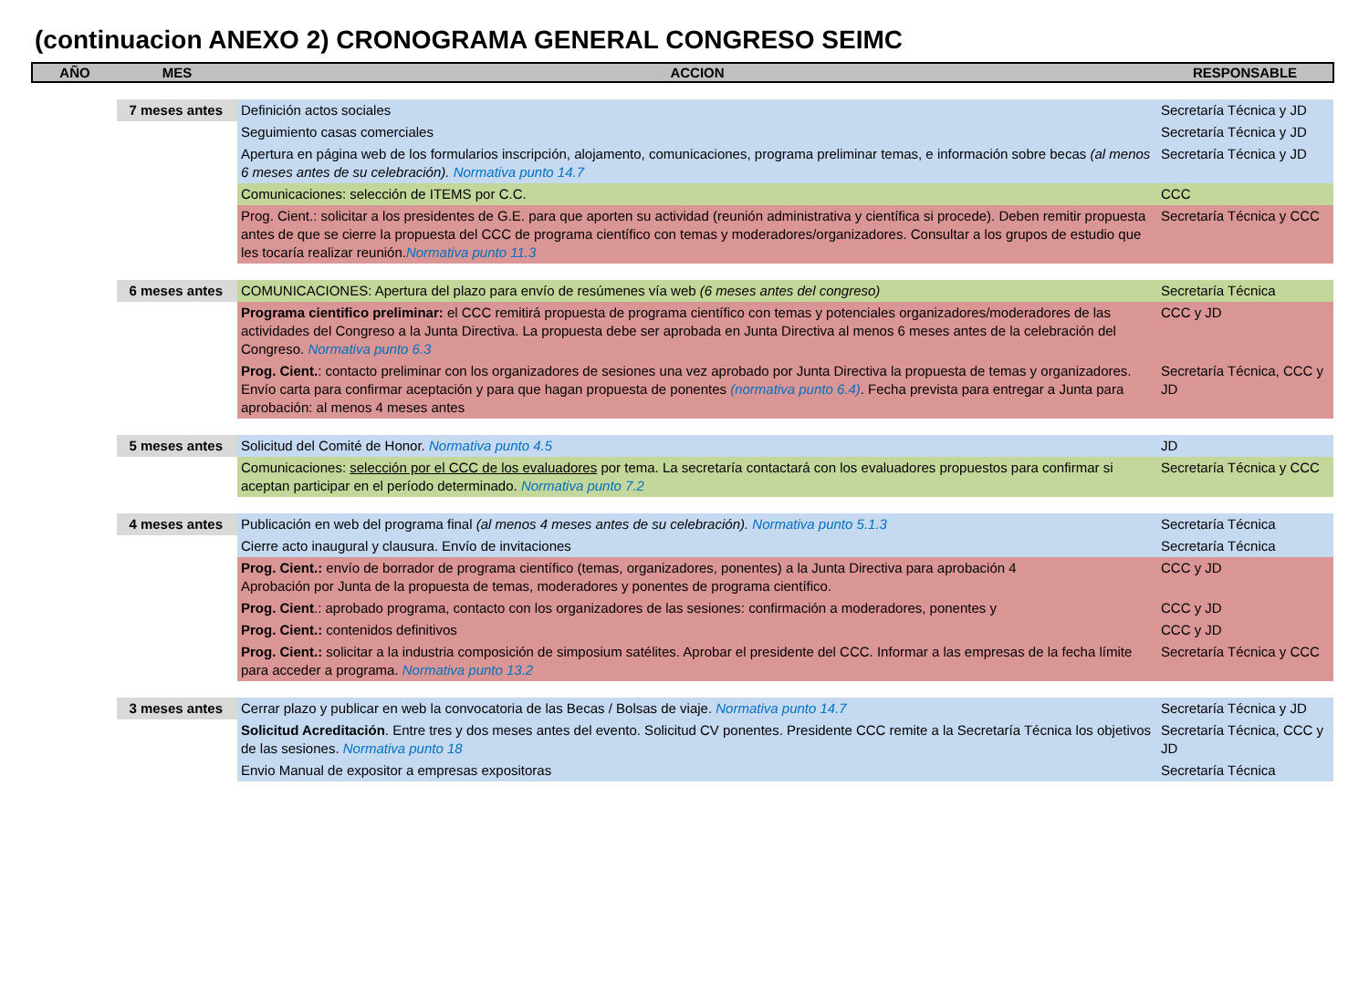(continuacion ANEXO 2) CRONOGRAMA GENERAL CONGRESO SEIMC
| AÑO | MES | ACCION | RESPONSABLE |
| --- | --- | --- | --- |
| | 7 meses antes | Definición actos sociales | Secretaría Técnica y JD |
| | | Seguimiento casas comerciales | Secretaría Técnica y JD |
| | | Apertura en página web de los formularios inscripción, alojamento, comunicaciones, programa preliminar temas, e información sobre becas (al menos 6 meses antes de su celebración). Normativa punto 14.7 | Secretaría Técnica y JD |
| | | Comunicaciones: selección de ITEMS por C.C. | CCC |
| | | Prog. Cient.: solicitar a los presidentes de G.E. para que aporten su actividad (reunión administrativa y científica si procede). Deben remitir propuesta antes de que se cierre la propuesta del CCC de programa científico con temas y moderadores/organizadores. Consultar a los grupos de estudio que les tocaría realizar reunión. Normativa punto 11.3 | Secretaría Técnica y CCC |
| | 6 meses antes | COMUNICACIONES: Apertura del plazo para envío de resúmenes vía web (6 meses antes del congreso) | Secretaría Técnica |
| | | Programa cientifico preliminar: el CCC remitirá propuesta de programa científico con temas y potenciales organizadores/moderadores de las actividades del Congreso a la Junta Directiva. La propuesta debe ser aprobada en Junta Directiva al menos 6 meses antes de la celebración del Congreso. Normativa punto 6.3 | CCC y JD |
| | | Prog. Cient. : contacto preliminar con los organizadores de sesiones una vez aprobado por Junta Directiva la propuesta de temas y organizadores. Envío carta para confirmar aceptación y para que hagan propuesta de ponentes (normativa punto 6.4) . Fecha prevista para entregar a Junta para aprobación: al menos 4 meses antes | Secretaría Técnica, CCC y JD |
| | 5 meses antes | Solicitud del Comité de Honor. Normativa punto 4.5 | JD |
| | | Comunicaciones: selección por el CCC de los evaluadores por tema. La secretaría contactará con los evaluadores propuestos para confirmar si aceptan participar en el período determinado. Normativa punto 7.2 | Secretaría Técnica y CCC |
| | 4 meses antes | Publicación en web del programa final (al menos 4 meses antes de su celebración). Normativa punto 5.1.3 | Secretaría Técnica |
| | | Cierre acto inaugural y clausura. Envío de invitaciones | Secretaría Técnica |
| | | Prog. Cient.: envío de borrador de programa científico (temas, organizadores, ponentes) a la Junta Directiva para aprobación 4 Aprobación por Junta de la propuesta de temas, moderadores y ponentes de programa científico. | CCC y JD |
| | | Prog. Cient .: aprobado programa, contacto con los organizadores de las sesiones: confirmación a moderadores, ponentes y | CCC y JD |
| | | Prog. Cient.: contenidos definitivos | CCC y JD |
| | | Prog. Cient.: solicitar a la industria composición de simposium satélites. Aprobar el presidente del CCC. Informar a las empresas de la fecha límite para acceder a programa. Normativa punto 13.2 | Secretaría Técnica y CCC |
| | 3 meses antes | Cerrar plazo y publicar en web la convocatoria de las Becas / Bolsas de viaje. Normativa punto 14.7 | Secretaría Técnica y JD |
| | | Solicitud Acreditación . Entre tres y dos meses antes del evento. Solicitud CV ponentes. Presidente CCC remite a la Secretaría Técnica los objetivos de las sesiones. Normativa punto 18 | Secretaría Técnica, CCC y JD |
| | | Envio Manual de expositor a empresas expositoras | Secretaría Técnica |